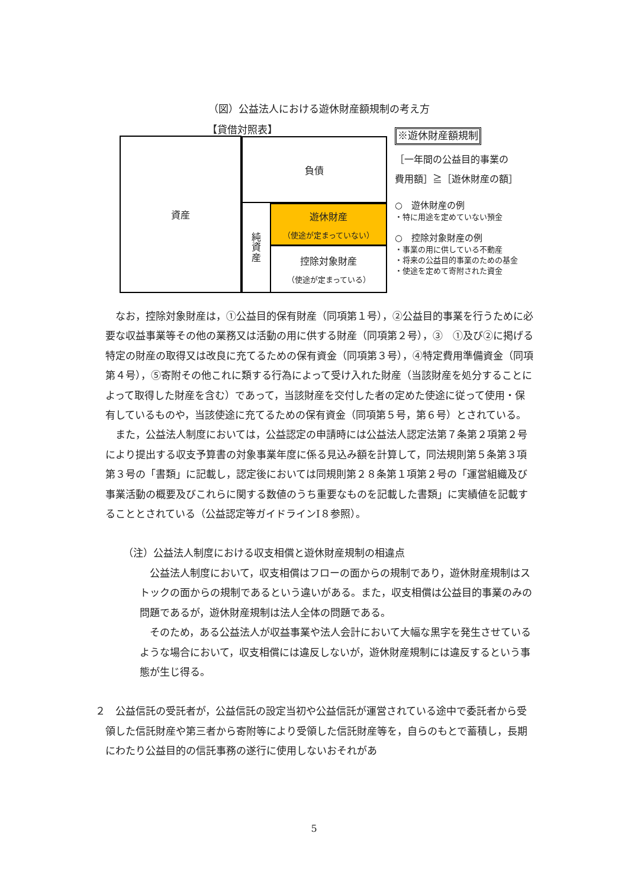（図）公益法人における遊休財産額規制の考え方
【貸借対照表】
資産 負債
純
資
産
遊休財産
（使途が定まっていない）
控除対象財産
（使途が定まっている）
※遊休財産額規制
［一年間の公益目的事業の
費用額］≧［遊休財産の額］
○　遊休財産の例
・特に用途を定めていない預金
○　控除対象財産の例
・事業の用に供している不動産
・将来の公益目的事業のための基金
・使途を定めて寄附された資金
　なお，控除対象財産は，①公益目的保有財産（同項第１号），②公益目的事業を行うために必要な収益事業等その他の業務又は活動の用に供する財産（同項第２号），③　①及び②に掲げる特定の財産の取得又は改良に充てるための保有資金（同項第３号），④特定費用準備資金（同項第４号），⑤寄附その他これに類する行為によって受け入れた財産（当該財産を処分することによって取得した財産を含む）であって，当該財産を交付した者の定めた使途に従って使用・保有しているものや，当該使途に充てるための保有資金（同項第５号，第６号）とされている。
　また，公益法人制度においては，公益認定の申請時には公益法人認定法第７条第２項第２号により提出する収支予算書の対象事業年度に係る見込み額を計算して，同法規則第５条第３項第３号の「書類」に記載し，認定後においては同規則第２８条第１項第２号の「運営組織及び事業活動の概要及びこれらに関する数値のうち重要なものを記載した書類」に実績値を記載することとされている（公益認定等ガイドラインⅠ８参照）。
（注）公益法人制度における収支相償と遊休財産規制の相違点
　公益法人制度において，収支相償はフローの面からの規制であり，遊休財産規制はストックの面からの規制であるという違いがある。また，収支相償は公益目的事業のみの問題であるが，遊休財産規制は法人全体の問題である。
　そのため，ある公益法人が収益事業や法人会計において大幅な黒字を発生させているような場合において，収支相償には違反しないが，遊休財産規制には違反するという事態が生じ得る。
２　公益信託の受託者が，公益信託の設定当初や公益信託が運営されている途中で委託者から受領した信託財産や第三者から寄附等により受領した信託財産等を，自らのもとで蓄積し，長期にわたり公益目的の信託事務の遂行に使用しないおそれがあ
5